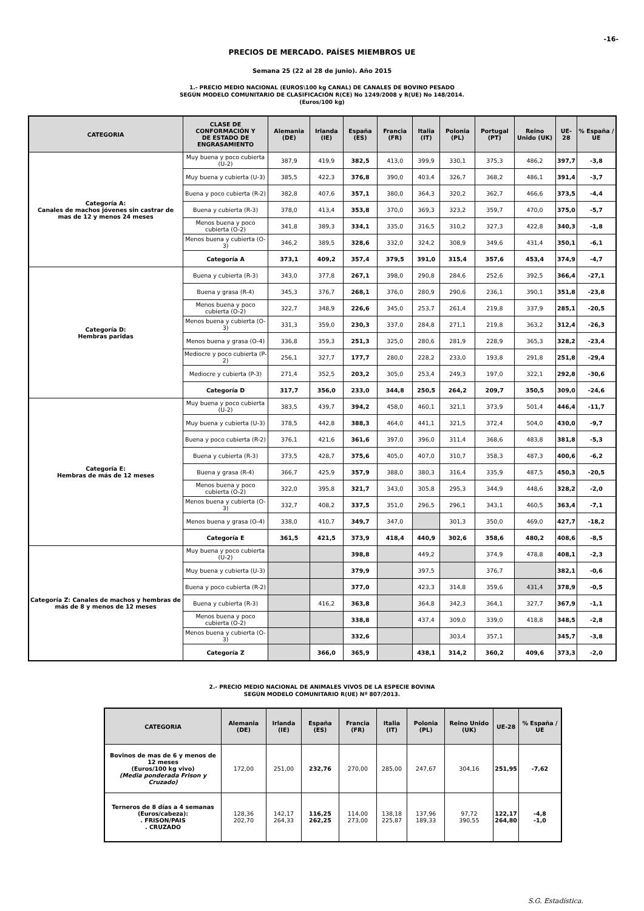-16-
PRECIOS DE MERCADO. PAÍSES MIEMBROS UE
Semana 25 (22 al 28 de junio). Año 2015
1.- PRECIO MEDIO NACIONAL (EUROS\100 kg CANAL) DE CANALES DE BOVINO PESADO
SEGÚN MODELO COMUNITARIO DE CLASIFICACIÓN R(CE) No 1249/2008 y R(UE) No 148/2014.
(Euros/100 kg)
| CATEGORIA | CLASE DE CONFORMACIÓN Y DE ESTADO DE ENGRASAMIENTO | Alemania (DE) | Irlanda (IE) | España (ES) | Francia (FR) | Italia (IT) | Polonia (PL) | Portugal (PT) | Reino Unido (UK) | UE-28 | % España / UE |
| --- | --- | --- | --- | --- | --- | --- | --- | --- | --- | --- | --- |
| Categoría A: Canales de machos jóvenes sin castrar de mas de 12 y menos 24 meses | Muy buena y poco cubierta (U-2) | 387,9 | 419,9 | 382,5 | 413,0 | 399,9 | 330,1 | 375,3 | 486,2 | 397,7 | -3,8 |
| | Muy buena y cubierta (U-3) | 385,5 | 422,3 | 376,8 | 390,0 | 403,4 | 326,7 | 368,2 | 486,1 | 391,4 | -3,7 |
| | Buena y poco cubierta (R-2) | 382,8 | 407,6 | 357,1 | 380,0 | 364,3 | 320,2 | 362,7 | 466,6 | 373,5 | -4,4 |
| | Buena y cubierta (R-3) | 378,0 | 413,4 | 353,8 | 370,0 | 369,3 | 323,2 | 359,7 | 470,0 | 375,0 | -5,7 |
| | Menos buena y poco cubierta (O-2) | 341,8 | 389,3 | 334,1 | 335,0 | 316,5 | 310,2 | 327,3 | 422,8 | 340,3 | -1,8 |
| | Menos buena y cubierta (O-3) | 346,2 | 389,5 | 328,6 | 332,0 | 324,2 | 308,9 | 349,6 | 431,4 | 350,1 | -6,1 |
| | Categoría A | 373,1 | 409,2 | 357,4 | 379,5 | 391,0 | 315,4 | 357,6 | 453,4 | 374,9 | -4,7 |
| Categoría D: Hembras paridas | Buena y cubierta (R-3) | 343,0 | 377,8 | 267,1 | 398,0 | 290,8 | 284,6 | 252,6 | 392,5 | 366,4 | -27,1 |
| | Buena y grasa (R-4) | 345,3 | 376,7 | 268,1 | 376,0 | 280,9 | 290,6 | 236,1 | 390,1 | 351,8 | -23,8 |
| | Menos buena y poco cubierta (O-2) | 322,7 | 348,9 | 226,6 | 345,0 | 253,7 | 261,4 | 219,8 | 337,9 | 285,1 | -20,5 |
| | Menos buena y cubierta (O-3) | 331,3 | 359,0 | 230,3 | 337,0 | 284,8 | 271,1 | 219,8 | 363,2 | 312,4 | -26,3 |
| | Menos buena y grasa (O-4) | 336,8 | 359,3 | 251,3 | 325,0 | 280,6 | 281,9 | 228,9 | 365,3 | 328,2 | -23,4 |
| | Mediocre y poco cubierta (P-2) | 256,1 | 327,7 | 177,7 | 280,0 | 228,2 | 233,0 | 193,8 | 291,8 | 251,8 | -29,4 |
| | Mediocre y cubierta (P-3) | 271,4 | 352,5 | 203,2 | 305,0 | 253,4 | 249,3 | 197,0 | 322,1 | 292,8 | -30,6 |
| | Categoría D | 317,7 | 356,0 | 233,0 | 344,8 | 250,5 | 264,2 | 209,7 | 350,5 | 309,0 | -24,6 |
| Categoría E: Hembras de más de 12 meses | Muy buena y poco cubierta (U-2) | 383,5 | 439,7 | 394,2 | 458,0 | 460,1 | 321,1 | 373,9 | 501,4 | 446,4 | -11,7 |
| | Muy buena y cubierta (U-3) | 378,5 | 442,8 | 388,3 | 464,0 | 441,1 | 321,5 | 372,4 | 504,0 | 430,0 | -9,7 |
| | Buena y poco cubierta (R-2) | 376,1 | 421,6 | 361,6 | 397,0 | 396,0 | 311,4 | 368,6 | 483,8 | 381,8 | -5,3 |
| | Buena y cubierta (R-3) | 373,5 | 428,7 | 375,6 | 405,0 | 407,0 | 310,7 | 358,3 | 487,3 | 400,6 | -6,2 |
| | Buena y grasa (R-4) | 366,7 | 425,9 | 357,9 | 388,0 | 380,3 | 316,4 | 335,9 | 487,5 | 450,3 | -20,5 |
| | Menos buena y poco cubierta (O-2) | 322,0 | 395,8 | 321,7 | 343,0 | 305,8 | 295,3 | 344,9 | 448,6 | 328,2 | -2,0 |
| | Menos buena y cubierta (O-3) | 332,7 | 408,2 | 337,5 | 351,0 | 296,5 | 296,1 | 343,1 | 460,5 | 363,4 | -7,1 |
| | Menos buena y grasa (O-4) | 338,0 | 410,7 | 349,7 | 347,0 | | 301,3 | 350,0 | 469,0 | 427,7 | -18,2 |
| | Categoría E | 361,5 | 421,5 | 373,9 | 418,4 | 440,9 | 302,6 | 358,6 | 480,2 | 408,6 | -8,5 |
| Categoría Z: Canales de machos y hembras de más de 8 y menos de 12 meses | Muy buena y poco cubierta (U-2) | | | 398,8 | | 449,2 | | 374,9 | 478,8 | 408,1 | -2,3 |
| | Muy buena y cubierta (U-3) | | | 379,9 | | 397,5 | | 376,7 | | 382,1 | -0,6 |
| | Buena y poco cubierta (R-2) | | | 377,0 | | 423,3 | 314,8 | 359,6 | 431,4 | 378,9 | -0,5 |
| | Buena y cubierta (R-3) | | 416,2 | 363,8 | | 364,8 | 342,3 | 364,1 | 327,7 | 367,9 | -1,1 |
| | Menos buena y poco cubierta (O-2) | | | 338,8 | | 437,4 | 309,0 | 339,0 | 418,8 | 348,5 | -2,8 |
| | Menos buena y cubierta (O-3) | | | 332,6 | | | 303,4 | 357,1 | | 345,7 | -3,8 |
| | Categoría Z | | 366,0 | 365,9 | | 438,1 | 314,2 | 360,2 | 409,6 | 373,3 | -2,0 |
2.- PRECIO MEDIO NACIONAL DE ANIMALES VIVOS DE LA ESPECIE BOVINA
SEGÚN MODELO COMUNITARIO R(UE) Nº 807/2013.
| CATEGORIA | Alemania (DE) | Irlanda (IE) | España (ES) | Francia (FR) | Italia (IT) | Polonia (PL) | Reino Unido (UK) | UE-28 | % España / UE |
| --- | --- | --- | --- | --- | --- | --- | --- | --- | --- |
| Bovinos de mas de 6 y menos de 12 meses (Euros/100 kg vivo) (Media ponderada Frison y Cruzado) | 172,00 | 251,00 | 232,76 | 270,00 | 285,00 | 247,67 | 304,16 | 251,95 | -7,62 |
| Terneros de 8 días a 4 semanas (Euros/cabeza): . FRISON/PAIS . CRUZADO | 128,36 202,70 | 142,17 264,33 | 116,25 262,25 | 114,00 273,00 | 138,18 225,87 | 137,96 189,33 | 97,72 390,55 | 122,17 264,80 | -4,8 -1,0 |
S.G. Estadística.